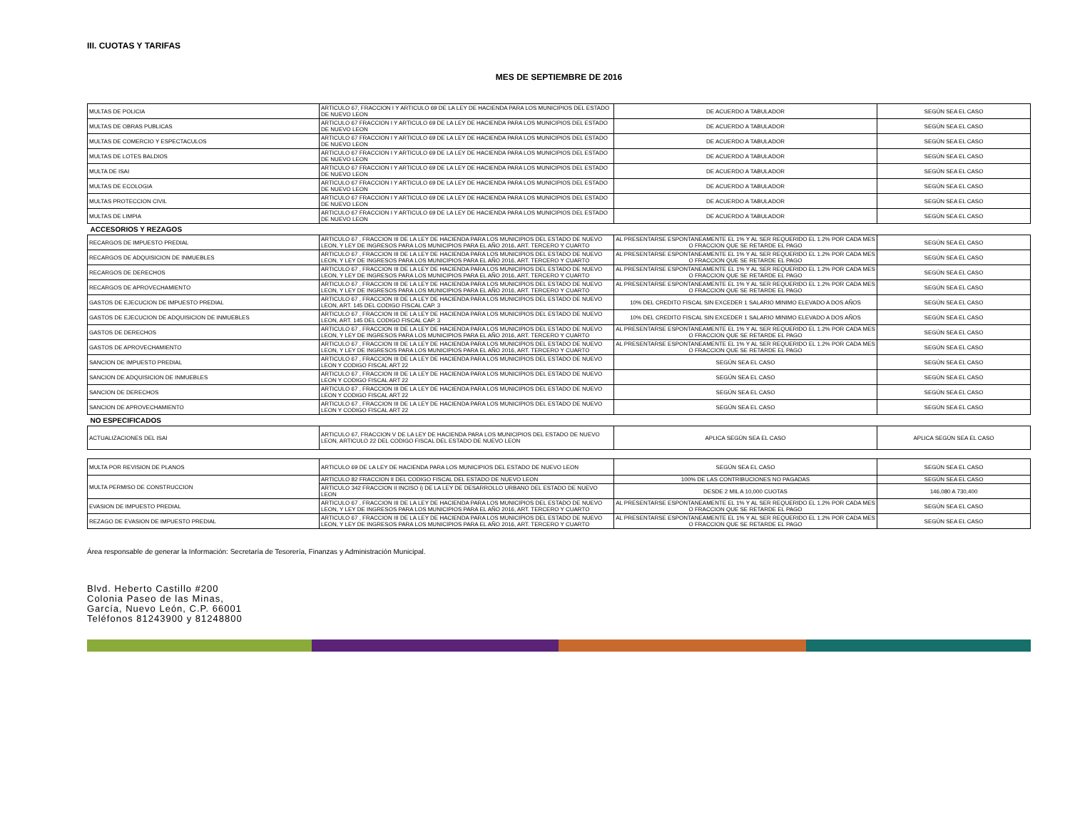III. CUOTAS Y TARIFAS
MES DE SEPTIEMBRE DE 2016
| MULTAS DE POLICIA | ARTICULO 67, FRACCION I Y ARTICULO 69 DE LA LEY DE HACIENDA PARA LOS MUNICIPIOS DEL ESTADO DE NUEVO LEON | DE ACUERDO A TABULADOR | SEGÚN SEA EL CASO |
| MULTAS DE OBRAS PUBLICAS | ARTICULO 67 FRACCION I Y ARTICULO 69 DE LA LEY DE HACIENDA PARA LOS MUNICIPIOS DEL ESTADO DE NUEVO LEON | DE ACUERDO A TABULADOR | SEGÚN SEA EL CASO |
| MULTAS DE COMERCIO Y ESPECTACULOS | ARTICULO 67 FRACCION I Y ARTICULO 69 DE LA LEY DE HACIENDA PARA LOS MUNICIPIOS DEL ESTADO DE NUEVO LEON | DE ACUERDO A TABULADOR | SEGÚN SEA EL CASO |
| MULTAS DE LOTES BALDIOS | ARTICULO 67 FRACCION I Y ARTICULO 69 DE LA LEY DE HACIENDA PARA LOS MUNICIPIOS DEL ESTADO DE NUEVO LEON | DE ACUERDO A TABULADOR | SEGÚN SEA EL CASO |
| MULTA DE ISAI | ARTICULO 67 FRACCION I Y ARTICULO 69 DE LA LEY DE HACIENDA PARA LOS MUNICIPIOS DEL ESTADO DE NUEVO LEON | DE ACUERDO A TABULADOR | SEGÚN SEA EL CASO |
| MULTAS DE ECOLOGIA | ARTICULO 67 FRACCION I Y ARTICULO 69 DE LA LEY DE HACIENDA PARA LOS MUNICIPIOS DEL ESTADO DE NUEVO LEON | DE ACUERDO A TABULADOR | SEGÚN SEA EL CASO |
| MULTAS PROTECCION CIVIL | ARTICULO 67 FRACCION I Y ARTICULO 69 DE LA LEY DE HACIENDA PARA LOS MUNICIPIOS DEL ESTADO DE NUEVO LEON | DE ACUERDO A TABULADOR | SEGÚN SEA EL CASO |
| MULTAS DE LIMPIA | ARTICULO 67 FRACCION I Y ARTICULO 69 DE LA LEY DE HACIENDA PARA LOS MUNICIPIOS DEL ESTADO DE NUEVO LEON | DE ACUERDO A TABULADOR | SEGÚN SEA EL CASO |
| ACCESORIOS Y REZAGOS | | | |
| RECARGOS DE IMPUESTO PREDIAL | ARTICULO 67 , FRACCION III DE LA LEY DE HACIENDA PARA LOS MUNICIPIOS DEL ESTADO DE NUEVO LEON, Y LEY DE INGRESOS PARA LOS MUNICIPIOS PARA EL AÑO 2016, ART. TERCERO Y CUARTO | AL PRESENTARSE ESPONTANEAMENTE EL 1% Y AL SER REQUERIDO EL 1.2% POR CADA MES O FRACCION QUE SE RETARDE EL PAGO | SEGÚN SEA EL CASO |
| RECARGOS DE ADQUISICION DE INMUEBLES | ARTICULO 67 , FRACCION III DE LA LEY DE HACIENDA PARA LOS MUNICIPIOS DEL ESTADO DE NUEVO LEON, Y LEY DE INGRESOS PARA LOS MUNICIPIOS PARA EL AÑO 2016, ART. TERCERO Y CUARTO | AL PRESENTARSE ESPONTANEAMENTE EL 1% Y AL SER REQUERIDO EL 1.2% POR CADA MES O FRACCION QUE SE RETARDE EL PAGO | SEGÚN SEA EL CASO |
| RECARGOS DE DERECHOS | ARTICULO 67 , FRACCION III DE LA LEY DE HACIENDA PARA LOS MUNICIPIOS DEL ESTADO DE NUEVO LEON, Y LEY DE INGRESOS PARA LOS MUNICIPIOS PARA EL AÑO 2016, ART. TERCERO Y CUARTO | AL PRESENTARSE ESPONTANEAMENTE EL 1% Y AL SER REQUERIDO EL 1.2% POR CADA MES O FRACCION QUE SE RETARDE EL PAGO | SEGÚN SEA EL CASO |
| RECARGOS DE APROVECHAMIENTO | ARTICULO 67 , FRACCION III DE LA LEY DE HACIENDA PARA LOS MUNICIPIOS DEL ESTADO DE NUEVO LEON, Y LEY DE INGRESOS PARA LOS MUNICIPIOS PARA EL AÑO 2016, ART. TERCERO Y CUARTO | AL PRESENTARSE ESPONTANEAMENTE EL 1% Y AL SER REQUERIDO EL 1.2% POR CADA MES O FRACCION QUE SE RETARDE EL PAGO | SEGÚN SEA EL CASO |
| GASTOS DE EJECUCION DE IMPUESTO PREDIAL | ARTICULO 67 , FRACCION III DE LA LEY DE HACIENDA PARA LOS MUNICIPIOS DEL ESTADO DE NUEVO LEON, ART. 145 DEL CODIGO FISCAL CAP. 3 | 10% DEL CREDITO FISCAL SIN EXCEDER 1 SALARIO MINIMO ELEVADO A DOS AÑOS | SEGÚN SEA EL CASO |
| GASTOS DE EJECUCION DE ADQUISICION DE INMUEBLES | ARTICULO 67 , FRACCION III DE LA LEY DE HACIENDA PARA LOS MUNICIPIOS DEL ESTADO DE NUEVO LEON, ART. 145 DEL CODIGO FISCAL CAP. 3 | 10% DEL CREDITO FISCAL SIN EXCEDER 1 SALARIO MINIMO ELEVADO A DOS AÑOS | SEGÚN SEA EL CASO |
| GASTOS DE DERECHOS | ARTICULO 67 , FRACCION III DE LA LEY DE HACIENDA PARA LOS MUNICIPIOS DEL ESTADO DE NUEVO LEON, Y LEY DE INGRESOS PARA LOS MUNICIPIOS PARA EL AÑO 2016, ART. TERCERO Y CUARTO | AL PRESENTARSE ESPONTANEAMENTE EL 1% Y AL SER REQUERIDO EL 1.2% POR CADA MES O FRACCION QUE SE RETARDE EL PAGO | SEGÚN SEA EL CASO |
| GASTOS DE APROVECHAMIENTO | ARTICULO 67 , FRACCION III DE LA LEY DE HACIENDA PARA LOS MUNICIPIOS DEL ESTADO DE NUEVO LEON, Y LEY DE INGRESOS PARA LOS MUNICIPIOS PARA EL AÑO 2016, ART. TERCERO Y CUARTO | AL PRESENTARSE ESPONTANEAMENTE EL 1% Y AL SER REQUERIDO EL 1.2% POR CADA MES O FRACCION QUE SE RETARDE EL PAGO | SEGÚN SEA EL CASO |
| SANCION DE IMPUESTO PREDIAL | ARTICULO 67 , FRACCION III DE LA LEY DE HACIENDA PARA LOS MUNICIPIOS DEL ESTADO DE NUEVO LEON Y CODIGO FISCAL ART 22 | SEGÚN SEA EL CASO | SEGÚN SEA EL CASO |
| SANCION DE ADQUISICION DE INMUEBLES | ARTICULO 67 , FRACCION III DE LA LEY DE HACIENDA PARA LOS MUNICIPIOS DEL ESTADO DE NUEVO LEON Y CODIGO FISCAL ART 22 | SEGÚN SEA EL CASO | SEGÚN SEA EL CASO |
| SANCION DE DERECHOS | ARTICULO 67 , FRACCION III DE LA LEY DE HACIENDA PARA LOS MUNICIPIOS DEL ESTADO DE NUEVO LEON Y CODIGO FISCAL ART 22 | SEGÚN SEA EL CASO | SEGÚN SEA EL CASO |
| SANCION DE APROVECHAMIENTO | ARTICULO 67 , FRACCION III DE LA LEY DE HACIENDA PARA LOS MUNICIPIOS DEL ESTADO DE NUEVO LEON Y CODIGO FISCAL ART 22 | SEGÚN SEA EL CASO | SEGÚN SEA EL CASO |
| NO ESPECIFICADOS | | | |
| ACTUALIZACIONES DEL ISAI | ARTICULO 67, FRACCION V DE LA LEY DE HACIENDA PARA LOS MUNICIPIOS DEL ESTADO DE NUEVO LEON, ARTICULO 22 DEL CODIGO FISCAL DEL ESTADO DE NUEVO LEON | APLICA SEGÚN SEA EL CASO | APLICA SEGÚN SEA EL CASO |
| MULTA POR REVISION DE PLANOS | ARTICULO 69 DE LA LEY DE HACIENDA PARA LOS MUNICIPIOS DEL ESTADO DE NUEVO LEON | SEGÚN SEA EL CASO | SEGÚN SEA EL CASO |
| MULTA PERMISO DE CONSTRUCCION | ARTICULO 82 FRACCION II DEL CODIGO FISCAL DEL ESTADO DE NUEVO LEON | 100% DE LAS CONTRIBUCIONES NO PAGADAS | SEGÚN SEA EL CASO |
| | ARTICULO 342 FRACCION II INCISO i) DE LA LEY DE DESARROLLO URBANO DEL ESTADO DE NUEVO LEON | DESDE 2 MIL A 10,000 CUOTAS | 146,080 A 730,400 |
| EVASION DE IMPUESTO PREDIAL | ARTICULO 67 , FRACCION III DE LA LEY DE HACIENDA PARA LOS MUNICIPIOS DEL ESTADO DE NUEVO LEON, Y LEY DE INGRESOS PARA LOS MUNICIPIOS PARA EL AÑO 2016, ART. TERCERO Y CUARTO | AL PRESENTARSE ESPONTANEAMENTE EL 1% Y AL SER REQUERIDO EL 1.2% POR CADA MES O FRACCION QUE SE RETARDE EL PAGO | SEGÚN SEA EL CASO |
| REZAGO DE EVASION DE IMPUESTO PREDIAL | ARTICULO 67 , FRACCION III DE LA LEY DE HACIENDA PARA LOS MUNICIPIOS DEL ESTADO DE NUEVO LEON, Y LEY DE INGRESOS PARA LOS MUNICIPIOS PARA EL AÑO 2016, ART. TERCERO Y CUARTO | AL PRESENTARSE ESPONTANEAMENTE EL 1% Y AL SER REQUERIDO EL 1.2% POR CADA MES O FRACCION QUE SE RETARDE EL PAGO | SEGÚN SEA EL CASO |
Área responsable de generar la Información: Secretaría de Tesorería, Finanzas y Administración Municipal.
Blvd. Heberto Castillo #200
Colonia Paseo de las Minas,
García, Nuevo León, C.P. 66001
Teléfonos 81243900 y 81248800